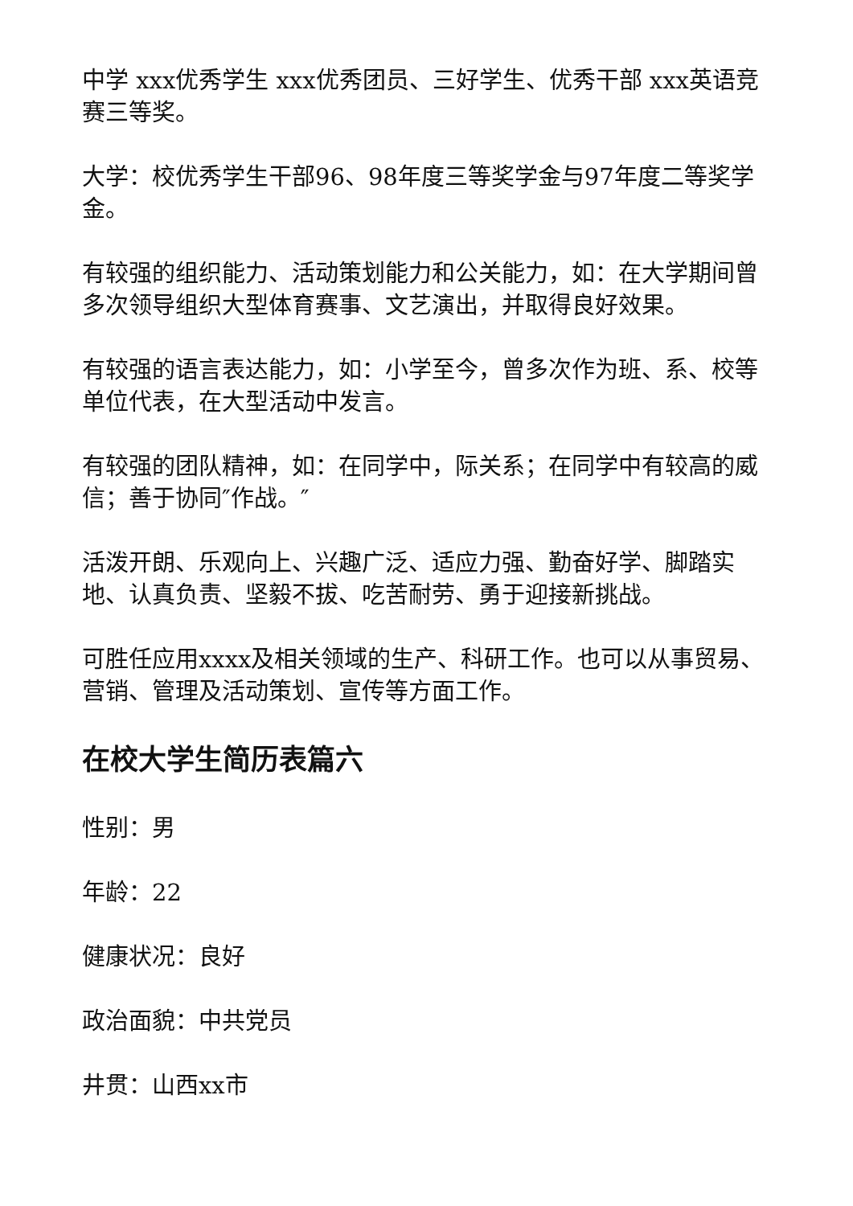中学 xxx优秀学生 xxx优秀团员、三好学生、优秀干部 xxx英语竞赛三等奖。
大学：校优秀学生干部96、98年度三等奖学金与97年度二等奖学金。
有较强的组织能力、活动策划能力和公关能力，如：在大学期间曾多次领导组织大型体育赛事、文艺演出，并取得良好效果。
有较强的语言表达能力，如：小学至今，曾多次作为班、系、校等单位代表，在大型活动中发言。
有较强的团队精神，如：在同学中，际关系；在同学中有较高的威信；善于协同″作战。″
活泼开朗、乐观向上、兴趣广泛、适应力强、勤奋好学、脚踏实地、认真负责、坚毅不拔、吃苦耐劳、勇于迎接新挑战。
可胜任应用xxxx及相关领域的生产、科研工作。也可以从事贸易、营销、管理及活动策划、宣传等方面工作。
在校大学生简历表篇六
性别：男
年龄：22
健康状况：良好
政治面貌：中共党员
井贯：山西xx市